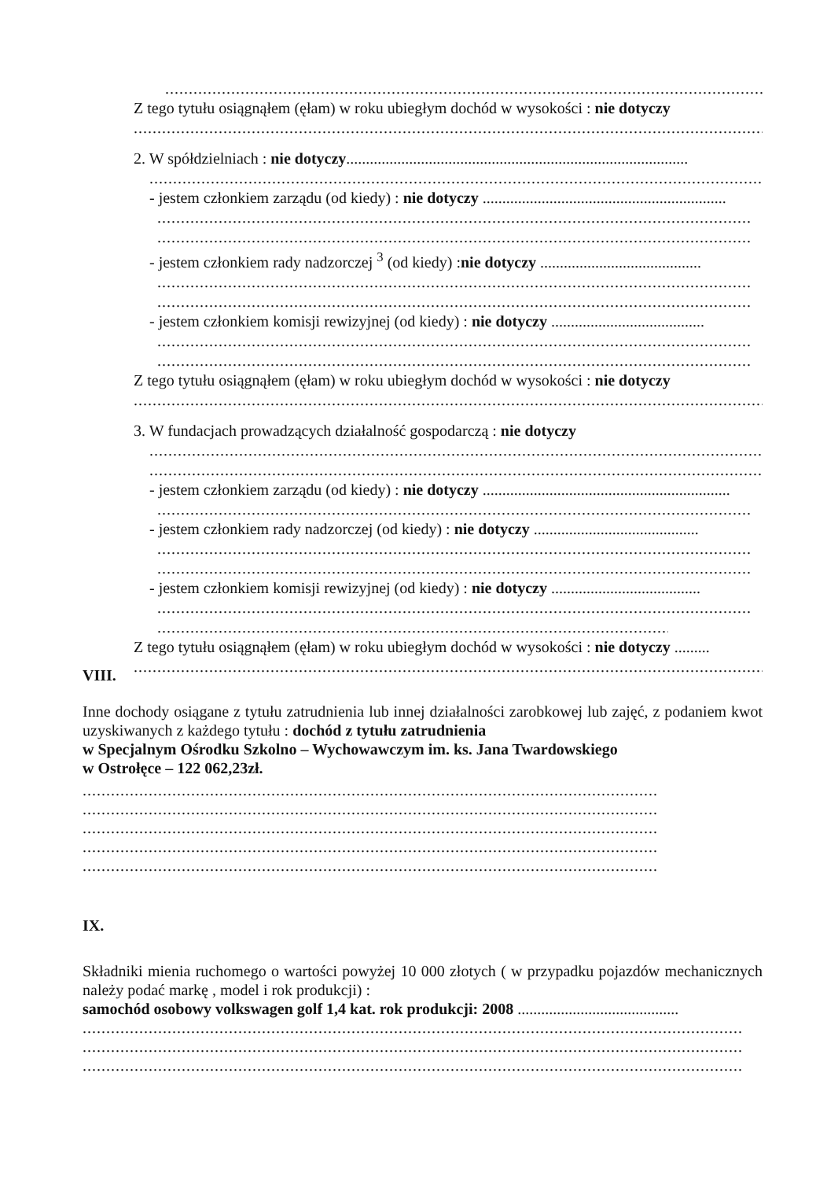..................................................................................................................................
Z tego tytułu osiągnąłem (ęłam) w roku ubiegłym dochód w wysokości : nie dotyczy
..............................................................................................................................................
2. W spółdzielniach : nie dotyczy.......................................................................................
..........................................................................................................................................
- jestem członkiem zarządu (od kiedy) : nie dotyczy ..............................................................
..............................................................................................................................
..............................................................................................................................
- jestem członkiem rady nadzorczej <sup>3</sup> (od kiedy) :nie dotyczy .........................................
..............................................................................................................................
..............................................................................................................................
- jestem członkiem komisji rewizyjnej (od kiedy) : nie dotyczy .......................................
..............................................................................................................................
..............................................................................................................................
Z tego tytułu osiągnąłem (ęłam) w roku ubiegłym dochód w wysokości : nie dotyczy
..............................................................................................................................................
3. W fundacjach prowadzących działalność gospodarczą : nie dotyczy
..........................................................................................................................................
..........................................................................................................................................
- jestem członkiem zarządu (od kiedy) : nie dotyczy ...............................................................
..............................................................................................................................
- jestem członkiem rady nadzorczej (od kiedy) : nie dotyczy ..........................................
..............................................................................................................................
..............................................................................................................................
- jestem członkiem komisji rewizyjnej (od kiedy) : nie dotyczy ......................................
..............................................................................................................................
..............................................................................................................................
Z tego tytułu osiągnąłem (ęłam) w roku ubiegłym dochód w wysokości : nie dotyczy .........
..............................................................................................................................................
VIII.
Inne dochody osiągane z tytułu zatrudnienia lub innej działalności zarobkowej lub zajęć, z podaniem kwot uzyskiwanych z każdego tytułu : dochód z tytułu zatrudnienia
w Specjalnym Ośrodku Szkolno – Wychowawczym im. ks. Jana Twardowskiego
w Ostrołęce – 122 062,23zł.
..................................................................................................................................
..................................................................................................................................
..................................................................................................................................
..................................................................................................................................
..................................................................................................................................
IX.
Składniki mienia ruchomego o wartości powyżej 10 000 złotych ( w przypadku pojazdów mechanicznych należy podać markę , model i rok produkcji) :
samochód osobowy volkswagen golf 1,4 kat. rok produkcji: 2008 .........................................
............................................................................................................................................
............................................................................................................................................
............................................................................................................................................